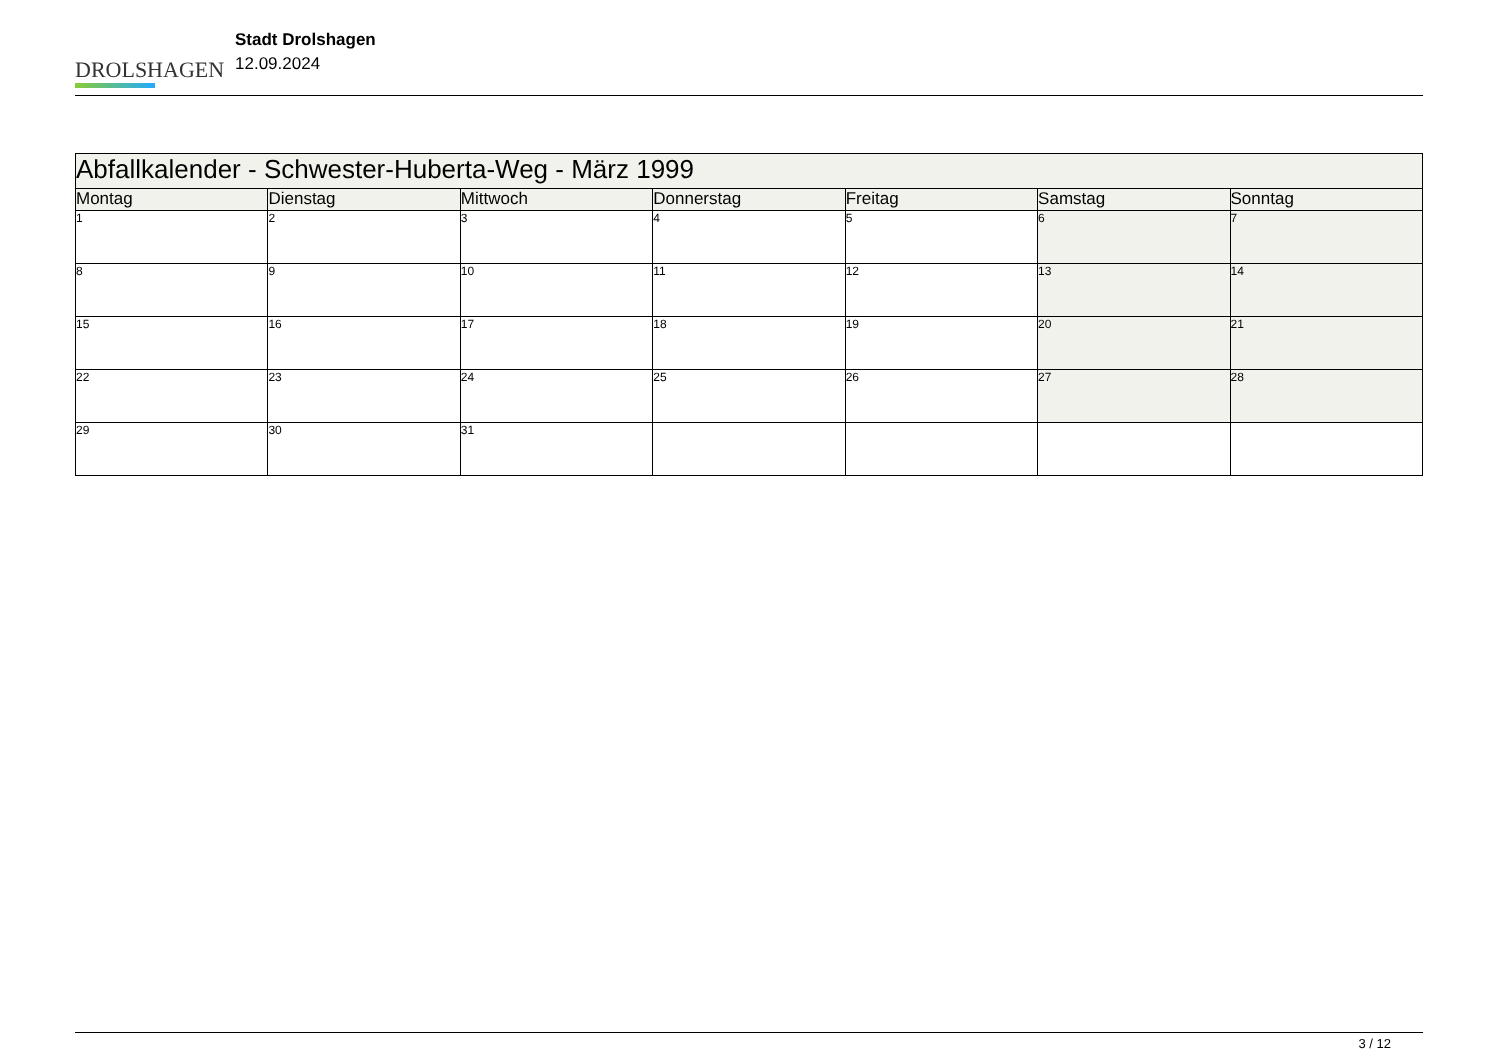DROLSHAGEN
Stadt Drolshagen
12.09.2024
| Abfallkalender - Schwester-Huberta-Weg - März 1999 | | | | | | |
| --- | --- | --- | --- | --- | --- | --- |
| Montag | Dienstag | Mittwoch | Donnerstag | Freitag | Samstag | Sonntag |
| 1 | 2 | 3 | 4 | 5 | 6 | 7 |
| 8 | 9 | 10 | 11 | 12 | 13 | 14 |
| 15 | 16 | 17 | 18 | 19 | 20 | 21 |
| 22 | 23 | 24 | 25 | 26 | 27 | 28 |
| 29 | 30 | 31 | | | | |
3 / 12